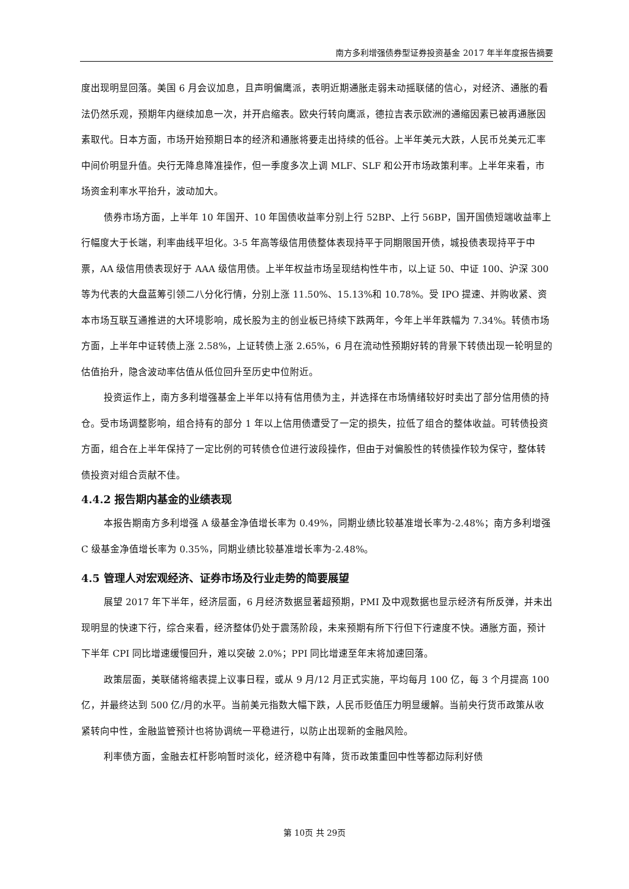南方多利增强债券型证券投资基金 2017 年半年度报告摘要
度出现明显回落。美国 6 月会议加息，且声明偏鹰派，表明近期通胀走弱未动摇联储的信心，对经济、通胀的看法仍然乐观，预期年内继续加息一次，并开启缩表。欧央行转向鹰派，德拉吉表示欧洲的通缩因素已被再通胀因素取代。日本方面，市场开始预期日本的经济和通胀将要走出持续的低谷。上半年美元大跌，人民币兑美元汇率中间价明显升值。央行无降息降准操作，但一季度多次上调 MLF、SLF 和公开市场政策利率。上半年来看，市场资金利率水平抬升，波动加大。
债券市场方面，上半年 10 年国开、10 年国债收益率分别上行 52BP、上行 56BP，国开国债短端收益率上行幅度大于长端，利率曲线平坦化。3-5 年高等级信用债整体表现持平于同期限国开债，城投债表现持平于中票，AA 级信用债表现好于 AAA 级信用债。上半年权益市场呈现结构性牛市，以上证 50、中证 100、沪深 300 等为代表的大盘蓝筹引领二八分化行情，分别上涨 11.50%、15.13%和 10.78%。受 IPO 提速、并购收紧、资本市场互联互通推进的大环境影响，成长股为主的创业板已持续下跌两年，今年上半年跌幅为 7.34%。转债市场方面，上半年中证转债上涨 2.58%，上证转债上涨 2.65%，6 月在流动性预期好转的背景下转债出现一轮明显的估值抬升，隐含波动率估值从低位回升至历史中位附近。
投资运作上，南方多利增强基金上半年以持有信用债为主，并选择在市场情绪较好时卖出了部分信用债的持仓。受市场调整影响，组合持有的部分 1 年以上信用债遭受了一定的损失，拉低了组合的整体收益。可转债投资方面，组合在上半年保持了一定比例的可转债仓位进行波段操作，但由于对偏股性的转债操作较为保守，整体转债投资对组合贡献不佳。
4.4.2 报告期内基金的业绩表现
本报告期南方多利增强 A 级基金净值增长率为 0.49%，同期业绩比较基准增长率为-2.48%；南方多利增强 C 级基金净值增长率为 0.35%，同期业绩比较基准增长率为-2.48%。
4.5 管理人对宏观经济、证券市场及行业走势的简要展望
展望 2017 年下半年，经济层面，6 月经济数据显著超预期，PMI 及中观数据也显示经济有所反弹，并未出现明显的快速下行，综合来看，经济整体仍处于震荡阶段，未来预期有所下行但下行速度不快。通胀方面，预计下半年 CPI 同比增速缓慢回升，难以突破 2.0%；PPI 同比增速至年末将加速回落。
政策层面，美联储将缩表提上议事日程，或从 9 月/12 月正式实施，平均每月 100 亿，每 3 个月提高 100 亿，并最终达到 500 亿/月的水平。当前美元指数大幅下跌，人民币贬值压力明显缓解。当前央行货币政策从收紧转向中性，金融监管预计也将协调统一平稳进行，以防止出现新的金融风险。
利率债方面，金融去杠杆影响暂时淡化，经济稳中有降，货币政策重回中性等都边际利好债
第 10页 共 29页